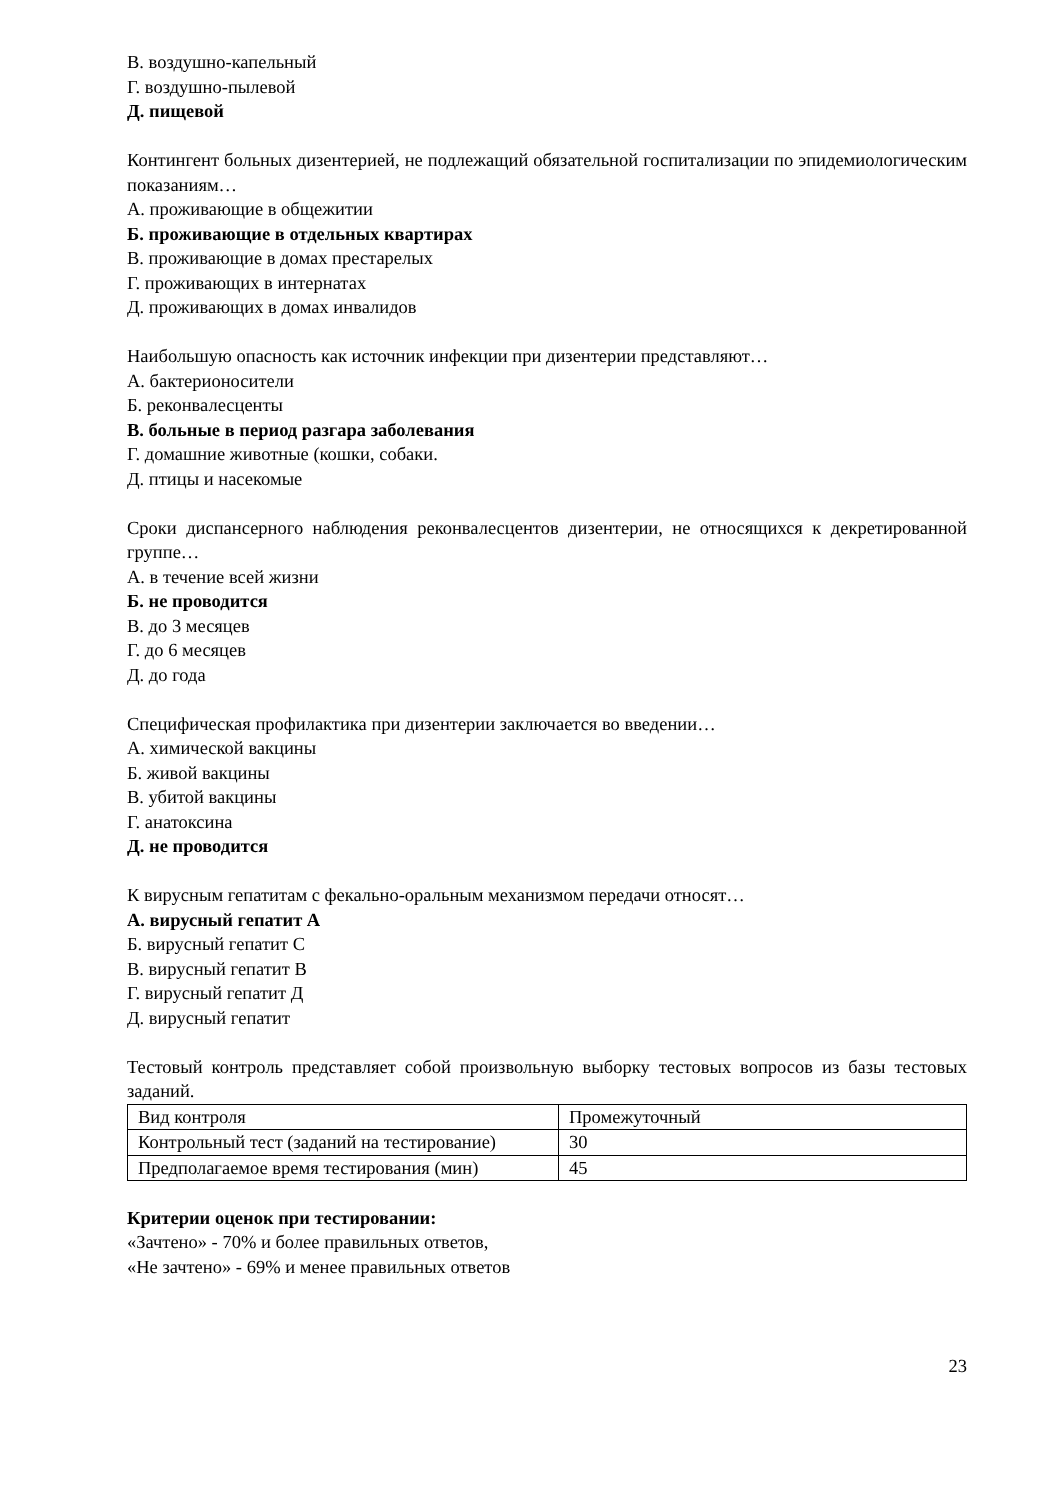В. воздушно-капельный
Г. воздушно-пылевой
Д. пищевой
Контингент больных дизентерией, не подлежащий обязательной госпитализации по эпидемиологическим показаниям…
А. проживающие в общежитии
Б. проживающие в отдельных квартирах
В. проживающие в домах престарелых
Г. проживающих в интернатах
Д. проживающих в домах инвалидов
Наибольшую опасность как источник инфекции при дизентерии представляют…
А. бактерионосители
Б. реконвалесценты
В. больные в период разгара заболевания
Г. домашние животные (кошки, собаки.
Д. птицы и насекомые
Сроки диспансерного наблюдения реконвалесцентов дизентерии, не относящихся к декретированной группе…
А. в течение всей жизни
Б. не проводится
В. до 3 месяцев
Г. до 6 месяцев
Д. до года
Специфическая профилактика при дизентерии заключается во введении…
А. химической вакцины
Б. живой вакцины
В. убитой вакцины
Г. анатоксина
Д. не проводится
К вирусным гепатитам с фекально-оральным механизмом передачи относят…
А. вирусный гепатит А
Б. вирусный гепатит С
В. вирусный гепатит В
Г. вирусный гепатит Д
Д. вирусный гепатит
Тестовый контроль представляет собой произвольную выборку тестовых вопросов из базы тестовых заданий.
| Вид контроля | Промежуточный |
| Контрольный тест (заданий на тестирование) | 30 |
| Предполагаемое время тестирования (мин) | 45 |
Критерии оценок при тестировании:
«Зачтено» - 70% и более правильных ответов,
«Не зачтено» - 69% и менее правильных ответов
23